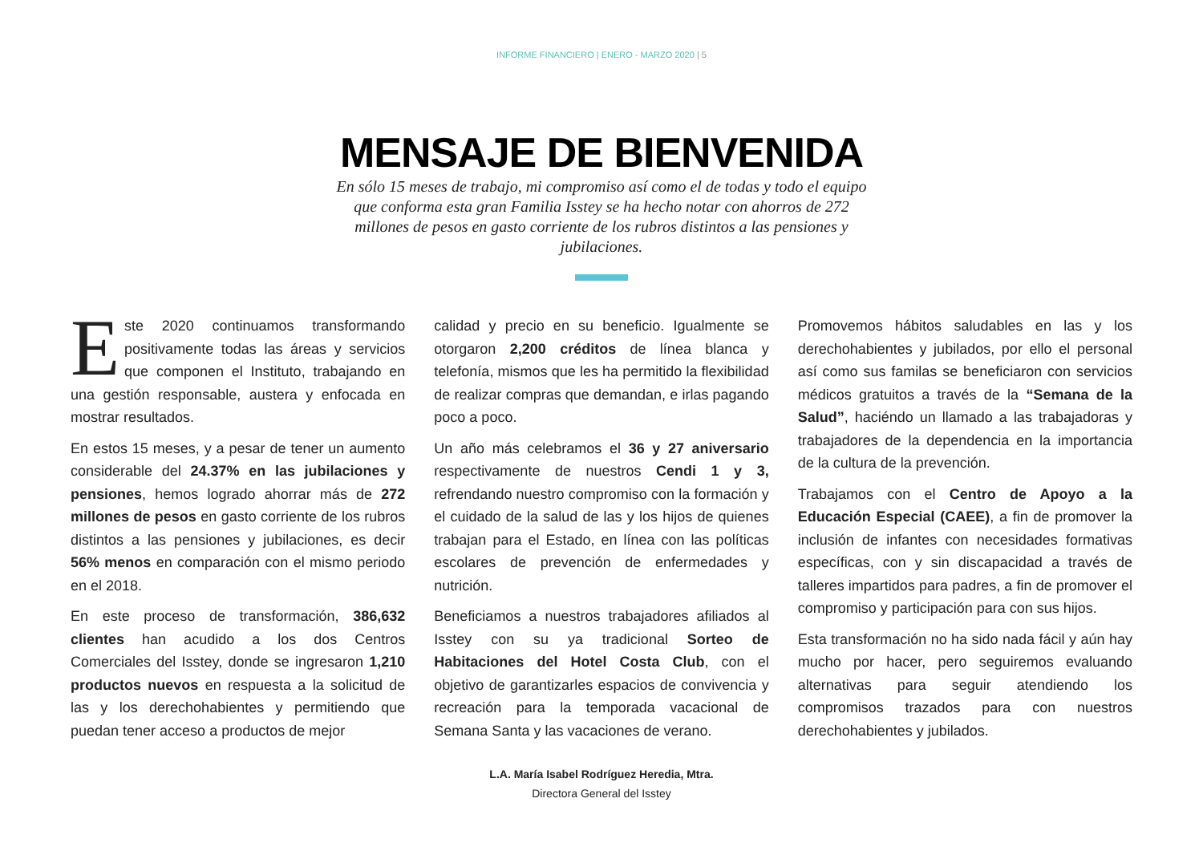INFORME FINANCIERO | ENERO - MARZO 2020 | 5
MENSAJE DE BIENVENIDA
En sólo 15 meses de trabajo, mi compromiso así como el de todas y todo el equipo que conforma esta gran Familia Isstey se ha hecho notar con ahorros de 272 millones de pesos en gasto corriente de los rubros distintos a las pensiones y jubilaciones.
Este 2020 continuamos transformando positivamente todas las áreas y servicios que componen el Instituto, trabajando en una gestión responsable, austera y enfocada en mostrar resultados.
En estos 15 meses, y a pesar de tener un aumento considerable del 24.37% en las jubilaciones y pensiones, hemos logrado ahorrar más de 272 millones de pesos en gasto corriente de los rubros distintos a las pensiones y jubilaciones, es decir 56% menos en comparación con el mismo periodo en el 2018.
En este proceso de transformación, 386,632 clientes han acudido a los dos Centros Comerciales del Isstey, donde se ingresaron 1,210 productos nuevos en respuesta a la solicitud de las y los derechohabientes y permitiendo que puedan tener acceso a productos de mejor
calidad y precio en su beneficio. Igualmente se otorgaron 2,200 créditos de línea blanca y telefonía, mismos que les ha permitido la flexibilidad de realizar compras que demandan, e irlas pagando poco a poco.
Un año más celebramos el 36 y 27 aniversario respectivamente de nuestros Cendi 1 y 3, refrendando nuestro compromiso con la formación y el cuidado de la salud de las y los hijos de quienes trabajan para el Estado, en línea con las políticas escolares de prevención de enfermedades y nutrición.
Beneficiamos a nuestros trabajadores afiliados al Isstey con su ya tradicional Sorteo de Habitaciones del Hotel Costa Club, con el objetivo de garantizarles espacios de convivencia y recreación para la temporada vacacional de Semana Santa y las vacaciones de verano.
Promovemos hábitos saludables en las y los derechohabientes y jubilados, por ello el personal así como sus familas se beneficiaron con servicios médicos gratuitos a través de la “Semana de la Salud”, haciéndo un llamado a las trabajadoras y trabajadores de la dependencia en la importancia de la cultura de la prevención.
Trabajamos con el Centro de Apoyo a la Educación Especial (CAEE), a fin de promover la inclusión de infantes con necesidades formativas específicas, con y sin discapacidad a través de talleres impartidos para padres, a fin de promover el compromiso y participación para con sus hijos.
Esta transformación no ha sido nada fácil y aún hay mucho por hacer, pero seguiremos evaluando alternativas para seguir atendiendo los compromisos trazados para con nuestros derechohabientes y jubilados.
L.A. María Isabel Rodríguez Heredia, Mtra.
Directora General del Isstey